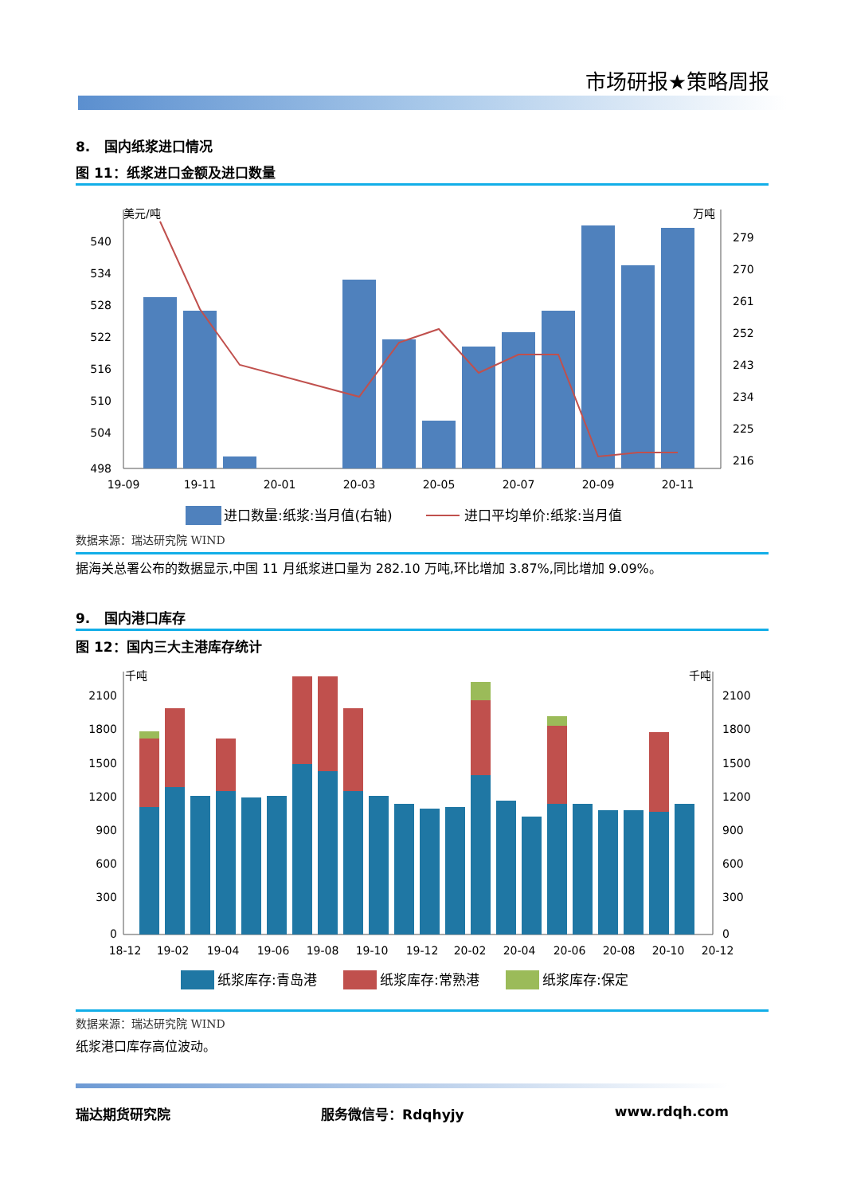市场研报★策略周报
8. 国内纸浆进口情况
图 11：纸浆进口金额及进口数量
美元/吨
万吨
540
534
528
522
516
510
504
498
279
270
261
252
243
234
225
216
19-09
19-11
20-01
20-03
20-05
20-07
20-09
20-11
进口数量:纸浆:当月值(右轴)
进口平均单价:纸浆:当月值
数据来源：瑞达研究院 WIND
据海关总署公布的数据显示,中国 11 月纸浆进口量为 282.10 万吨,环比增加 3.87%,同比增加 9.09%。
9. 国内港口库存
图 12：国内三大主港库存统计
千吨
千吨
2100
1800
1500
1200
900
600
300
0
2100
1800
1500
1200
900
600
300
0
18-12
19-02
19-04
19-06
19-08
19-10
19-12
20-02
20-04
20-06
20-08
20-10
20-12
纸浆库存:青岛港
纸浆库存:常熟港
纸浆库存:保定
数据来源：瑞达研究院 WIND
纸浆港口库存高位波动。
瑞达期货研究院 服务微信号：Rdqhyjy www.rdqh.com